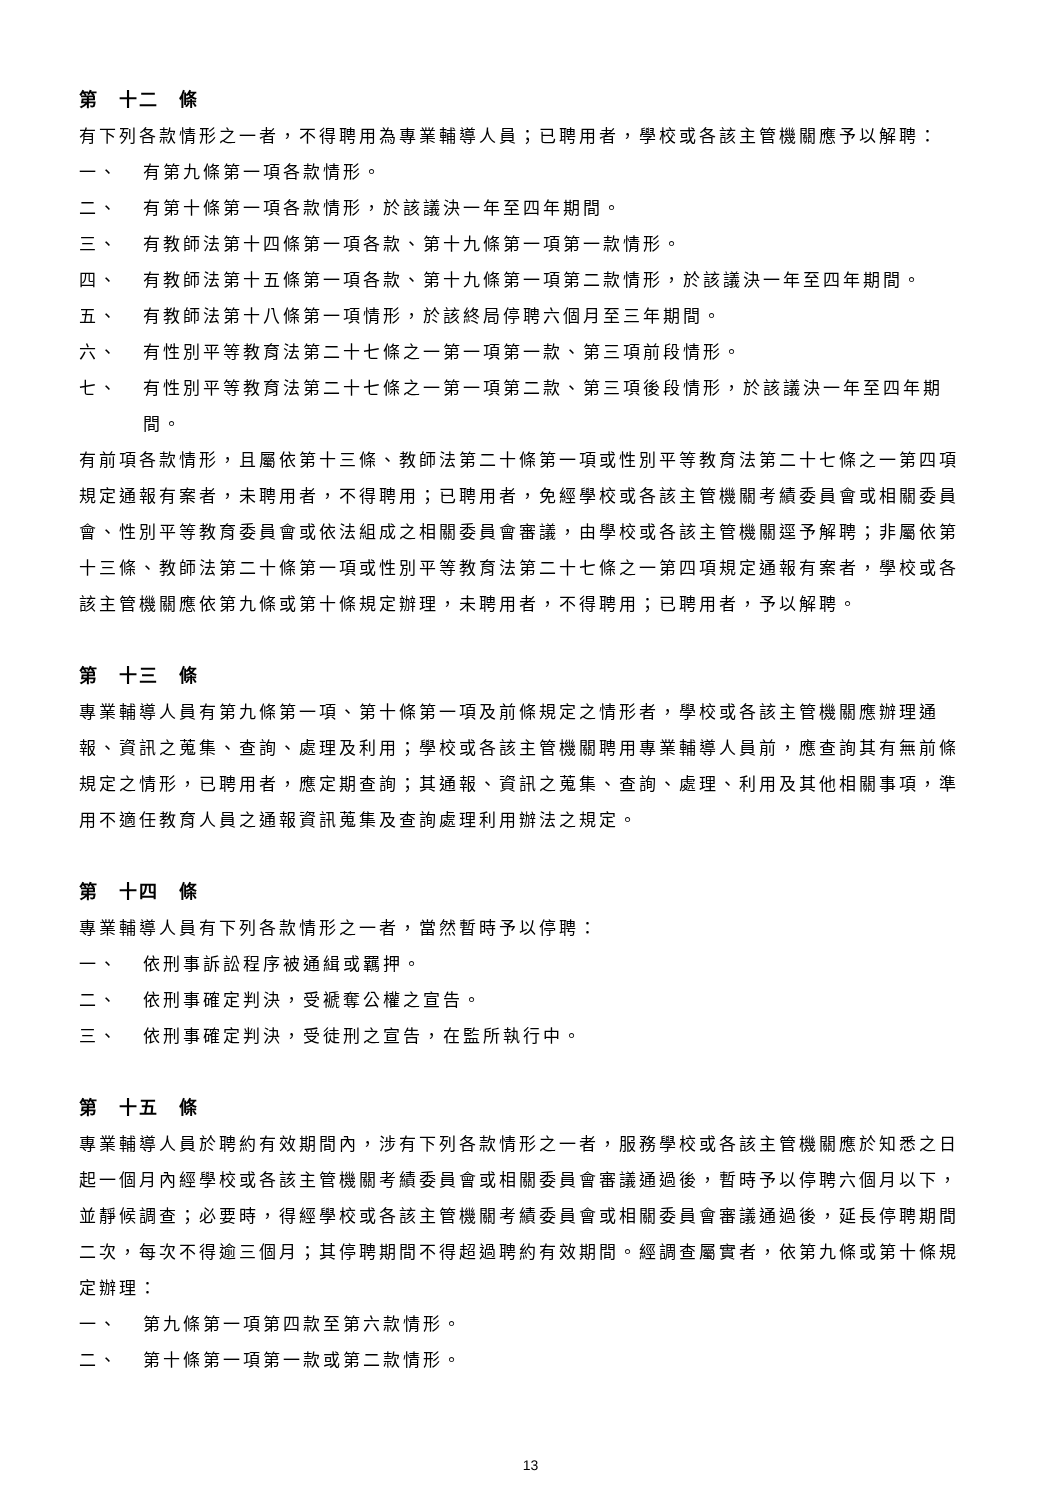第　十二　條
有下列各款情形之一者，不得聘用為專業輔導人員；已聘用者，學校或各該主管機關應予以解聘：
一、 有第九條第一項各款情形。
二、 有第十條第一項各款情形，於該議決一年至四年期間。
三、 有教師法第十四條第一項各款、第十九條第一項第一款情形。
四、 有教師法第十五條第一項各款、第十九條第一項第二款情形，於該議決一年至四年期間。
五、 有教師法第十八條第一項情形，於該終局停聘六個月至三年期間。
六、 有性別平等教育法第二十七條之一第一項第一款、第三項前段情形。
七、 有性別平等教育法第二十七條之一第一項第二款、第三項後段情形，於該議決一年至四年期間。
有前項各款情形，且屬依第十三條、教師法第二十條第一項或性別平等教育法第二十七條之一第四項規定通報有案者，未聘用者，不得聘用；已聘用者，免經學校或各該主管機關考績委員會或相關委員會、性別平等教育委員會或依法組成之相關委員會審議，由學校或各該主管機關逕予解聘；非屬依第十三條、教師法第二十條第一項或性別平等教育法第二十七條之一第四項規定通報有案者，學校或各該主管機關應依第九條或第十條規定辦理，未聘用者，不得聘用；已聘用者，予以解聘。
第　十三　條
專業輔導人員有第九條第一項、第十條第一項及前條規定之情形者，學校或各該主管機關應辦理通報、資訊之蒐集、查詢、處理及利用；學校或各該主管機關聘用專業輔導人員前，應查詢其有無前條規定之情形，已聘用者，應定期查詢；其通報、資訊之蒐集、查詢、處理、利用及其他相關事項，準用不適任教育人員之通報資訊蒐集及查詢處理利用辦法之規定。
第　十四　條
專業輔導人員有下列各款情形之一者，當然暫時予以停聘：
一、 依刑事訴訟程序被通緝或羈押。
二、 依刑事確定判決，受褫奪公權之宣告。
三、 依刑事確定判決，受徒刑之宣告，在監所執行中。
第　十五　條
專業輔導人員於聘約有效期間內，涉有下列各款情形之一者，服務學校或各該主管機關應於知悉之日起一個月內經學校或各該主管機關考績委員會或相關委員會審議通過後，暫時予以停聘六個月以下，並靜候調查；必要時，得經學校或各該主管機關考績委員會或相關委員會審議通過後，延長停聘期間二次，每次不得逾三個月；其停聘期間不得超過聘約有效期間。經調查屬實者，依第九條或第十條規定辦理：
一、 第九條第一項第四款至第六款情形。
二、 第十條第一項第一款或第二款情形。
13